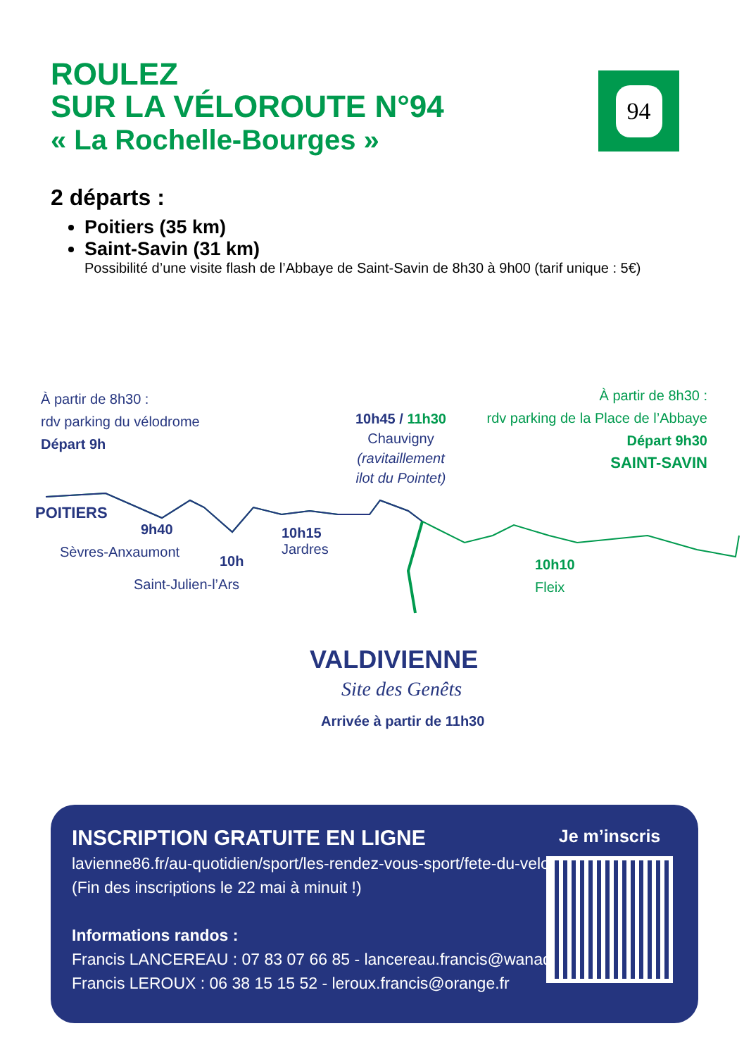ROULEZ
SUR LA VÉLOROUTE N°94
« La Rochelle-Bourges »
94
2 départs :
Poitiers (35 km)
Saint-Savin (31 km)
Possibilité d’une visite flash de l’Abbaye de Saint-Savin de 8h30 à 9h00 (tarif unique : 5€)
À partir de 8h30 :
rdv parking du vélodrome
Départ 9h
POITIERS
10h45 / 11h30
Chauvigny
(ravitaillement
ilot du Pointet)
À partir de 8h30 :
rdv parking de la Place de l’Abbaye
Départ 9h30
SAINT-SAVIN
9h40
Sèvres-Anxaumont
10h
Saint-Julien-l’Ars
10h15
Jardres
10h10
Fleix
VALDIVIENNE
Site des Genêts
Arrivée à partir de 11h30
INSCRIPTION GRATUITE EN LIGNE
lavienne86.fr/au-quotidien/sport/les-rendez-vous-sport/fete-du-velo
(Fin des inscriptions le 22 mai à minuit !)
Informations randos :
Francis LANCEREAU : 07 83 07 66 85 - lancereau.francis@wanadoo.fr
Francis LEROUX : 06 38 15 15 52 - leroux.francis@orange.fr
Je m’inscris